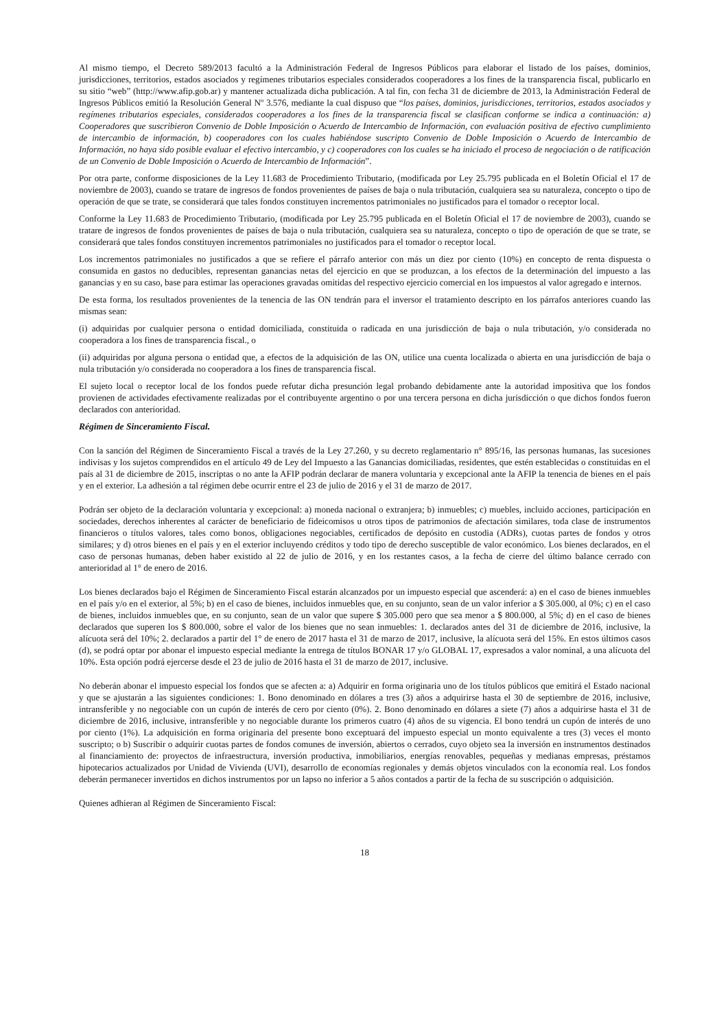Al mismo tiempo, el Decreto 589/2013 facultó a la Administración Federal de Ingresos Públicos para elaborar el listado de los países, dominios, jurisdicciones, territorios, estados asociados y regímenes tributarios especiales considerados cooperadores a los fines de la transparencia fiscal, publicarlo en su sitio “web” (http://www.afip.gob.ar) y mantener actualizada dicha publicación. A tal fin, con fecha 31 de diciembre de 2013, la Administración Federal de Ingresos Públicos emitió la Resolución General Nº 3.576, mediante la cual dispuso que “los países, dominios, jurisdicciones, territorios, estados asociados y regímenes tributarios especiales, considerados cooperadores a los fines de la transparencia fiscal se clasifican conforme se indica a continuación: a) Cooperadores que suscribieron Convenio de Doble Imposición o Acuerdo de Intercambio de Información, con evaluación positiva de efectivo cumplimiento de intercambio de información, b) cooperadores con los cuales habiéndose suscripto Convenio de Doble Imposición o Acuerdo de Intercambio de Información, no haya sido posible evaluar el efectivo intercambio, y c) cooperadores con los cuales se ha iniciado el proceso de negociación o de ratificación de un Convenio de Doble Imposición o Acuerdo de Intercambio de Información”.
Por otra parte, conforme disposiciones de la Ley 11.683 de Procedimiento Tributario, (modificada por Ley 25.795 publicada en el Boletín Oficial el 17 de noviembre de 2003), cuando se tratare de ingresos de fondos provenientes de países de baja o nula tributación, cualquiera sea su naturaleza, concepto o tipo de operación de que se trate, se considerará que tales fondos constituyen incrementos patrimoniales no justificados para el tomador o receptor local.
Conforme la Ley 11.683 de Procedimiento Tributario, (modificada por Ley 25.795 publicada en el Boletín Oficial el 17 de noviembre de 2003), cuando se tratare de ingresos de fondos provenientes de países de baja o nula tributación, cualquiera sea su naturaleza, concepto o tipo de operación de que se trate, se considerará que tales fondos constituyen incrementos patrimoniales no justificados para el tomador o receptor local.
Los incrementos patrimoniales no justificados a que se refiere el párrafo anterior con más un diez por ciento (10%) en concepto de renta dispuesta o consumida en gastos no deducibles, representan ganancias netas del ejercicio en que se produzcan, a los efectos de la determinación del impuesto a las ganancias y en su caso, base para estimar las operaciones gravadas omitidas del respectivo ejercicio comercial en los impuestos al valor agregado e internos.
De esta forma, los resultados provenientes de la tenencia de las ON tendrán para el inversor el tratamiento descripto en los párrafos anteriores cuando las mismas sean:
(i) adquiridas por cualquier persona o entidad domiciliada, constituida o radicada en una jurisdicción de baja o nula tributación, y/o considerada no cooperadora a los fines de transparencia fiscal., o
(ii) adquiridas por alguna persona o entidad que, a efectos de la adquisición de las ON, utilice una cuenta localizada o abierta en una jurisdicción de baja o nula tributación y/o considerada no cooperadora a los fines de transparencia fiscal.
El sujeto local o receptor local de los fondos puede refutar dicha presunción legal probando debidamente ante la autoridad impositiva que los fondos provienen de actividades efectivamente realizadas por el contribuyente argentino o por una tercera persona en dicha jurisdicción o que dichos fondos fueron declarados con anterioridad.
Régimen de Sinceramiento Fiscal.
Con la sanción del Régimen de Sinceramiento Fiscal a través de la Ley 27.260, y su decreto reglamentario n° 895/16, las personas humanas, las sucesiones indivisas y los sujetos comprendidos en el artículo 49 de Ley del Impuesto a las Ganancias domiciliadas, residentes, que estén establecidas o constituidas en el país al 31 de diciembre de 2015, inscriptas o no ante la AFIP podrán declarar de manera voluntaria y excepcional ante la AFIP la tenencia de bienes en el país y en el exterior. La adhesión a tal régimen debe ocurrir entre el 23 de julio de 2016 y el 31 de marzo de 2017.
Podrán ser objeto de la declaración voluntaria y excepcional: a) moneda nacional o extranjera; b) inmuebles; c) muebles, incluido acciones, participación en sociedades, derechos inherentes al carácter de beneficiario de fideicomisos u otros tipos de patrimonios de afectación similares, toda clase de instrumentos financieros o títulos valores, tales como bonos, obligaciones negociables, certificados de depósito en custodia (ADRs), cuotas partes de fondos y otros similares; y d) otros bienes en el país y en el exterior incluyendo créditos y todo tipo de derecho susceptible de valor económico. Los bienes declarados, en el caso de personas humanas, deben haber existido al 22 de julio de 2016, y en los restantes casos, a la fecha de cierre del último balance cerrado con anterioridad al 1° de enero de 2016.
Los bienes declarados bajo el Régimen de Sinceramiento Fiscal estarán alcanzados por un impuesto especial que ascenderá: a) en el caso de bienes inmuebles en el país y/o en el exterior, al 5%; b) en el caso de bienes, incluidos inmuebles que, en su conjunto, sean de un valor inferior a $ 305.000, al 0%; c) en el caso de bienes, incluidos inmuebles que, en su conjunto, sean de un valor que supere $ 305.000 pero que sea menor a $ 800.000, al 5%; d) en el caso de bienes declarados que superen los $ 800.000, sobre el valor de los bienes que no sean inmuebles: 1. declarados antes del 31 de diciembre de 2016, inclusive, la alícuota será del 10%; 2. declarados a partir del 1° de enero de 2017 hasta el 31 de marzo de 2017, inclusive, la alícuota será del 15%. En estos últimos casos (d), se podrá optar por abonar el impuesto especial mediante la entrega de títulos BONAR 17 y/o GLOBAL 17, expresados a valor nominal, a una alícuota del 10%. Esta opción podrá ejercerse desde el 23 de julio de 2016 hasta el 31 de marzo de 2017, inclusive.
No deberán abonar el impuesto especial los fondos que se afecten a: a) Adquirir en forma originaria uno de los títulos públicos que emitirá el Estado nacional y que se ajustarán a las siguientes condiciones: 1. Bono denominado en dólares a tres (3) años a adquirirse hasta el 30 de septiembre de 2016, inclusive, intransferible y no negociable con un cupón de interés de cero por ciento (0%). 2. Bono denominado en dólares a siete (7) años a adquirirse hasta el 31 de diciembre de 2016, inclusive, intransferible y no negociable durante los primeros cuatro (4) años de su vigencia. El bono tendrá un cupón de interés de uno por ciento (1%). La adquisición en forma originaria del presente bono exceptuará del impuesto especial un monto equivalente a tres (3) veces el monto suscripto; o b) Suscribir o adquirir cuotas partes de fondos comunes de inversión, abiertos o cerrados, cuyo objeto sea la inversión en instrumentos destinados al financiamiento de: proyectos de infraestructura, inversión productiva, inmobiliarios, energías renovables, pequeñas y medianas empresas, préstamos hipotecarios actualizados por Unidad de Vivienda (UVI), desarrollo de economías regionales y demás objetos vinculados con la economía real. Los fondos deberán permanecer invertidos en dichos instrumentos por un lapso no inferior a 5 años contados a partir de la fecha de su suscripción o adquisición.
Quienes adhieran al Régimen de Sinceramiento Fiscal:
18